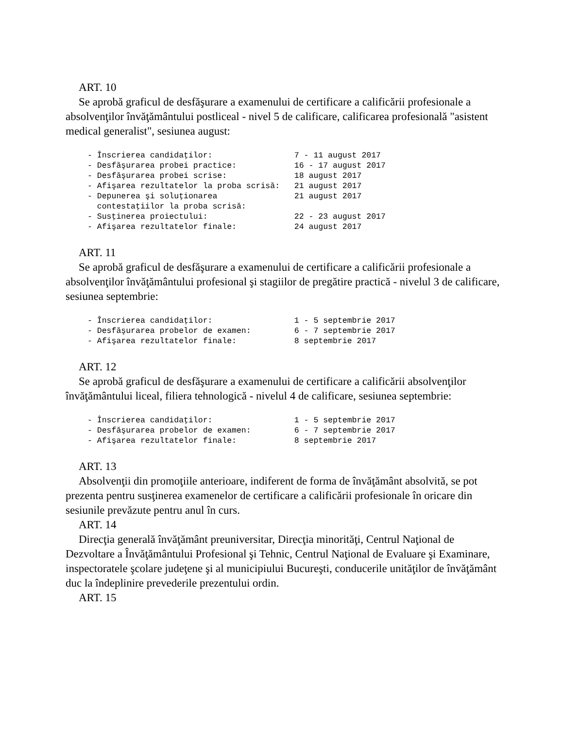ART. 10
Se aprobă graficul de desfăşurare a examenului de certificare a calificării profesionale a absolvenţilor învăţământului postliceal - nivel 5 de calificare, calificarea profesională "asistent medical generalist", sesiunea august:
- Înscrierea candidaţilor:                 7 - 11 august 2017
- Desfăşurarea probei practice:            16 - 17 august 2017
- Desfăşurarea probei scrise:              18 august 2017
- Afişarea rezultatelor la proba scrisă:   21 august 2017
- Depunerea şi soluţionarea                21 august 2017
  contestaţiilor la proba scrisă:
- Susţinerea proiectului:                  22 - 23 august 2017
- Afişarea rezultatelor finale:            24 august 2017
ART. 11
Se aprobă graficul de desfăşurare a examenului de certificare a calificării profesionale a absolvenţilor învăţământului profesional şi stagiilor de pregătire practică - nivelul 3 de calificare, sesiunea septembrie:
- Înscrierea candidaţilor:                 1 - 5 septembrie 2017
- Desfăşurarea probelor de examen:         6 - 7 septembrie 2017
- Afişarea rezultatelor finale:            8 septembrie 2017
ART. 12
Se aprobă graficul de desfăşurare a examenului de certificare a calificării absolvenţilor învăţământului liceal, filiera tehnologică - nivelul 4 de calificare, sesiunea septembrie:
- Înscrierea candidaţilor:                 1 - 5 septembrie 2017
- Desfăşurarea probelor de examen:         6 - 7 septembrie 2017
- Afişarea rezultatelor finale:            8 septembrie 2017
ART. 13
Absolvenţii din promoţiile anterioare, indiferent de forma de învăţământ absolvită, se pot prezenta pentru susţinerea examenelor de certificare a calificării profesionale în oricare din sesiunile prevăzute pentru anul în curs.
ART. 14
Direcţia generală învăţământ preuniversitar, Direcţia minorităţi, Centrul Naţional de Dezvoltare a Învăţământului Profesional şi Tehnic, Centrul Naţional de Evaluare şi Examinare, inspectoratele şcolare judeţene şi al municipiului Bucureşti, conducerile unităţilor de învăţământ duc la îndeplinire prevederile prezentului ordin.
ART. 15